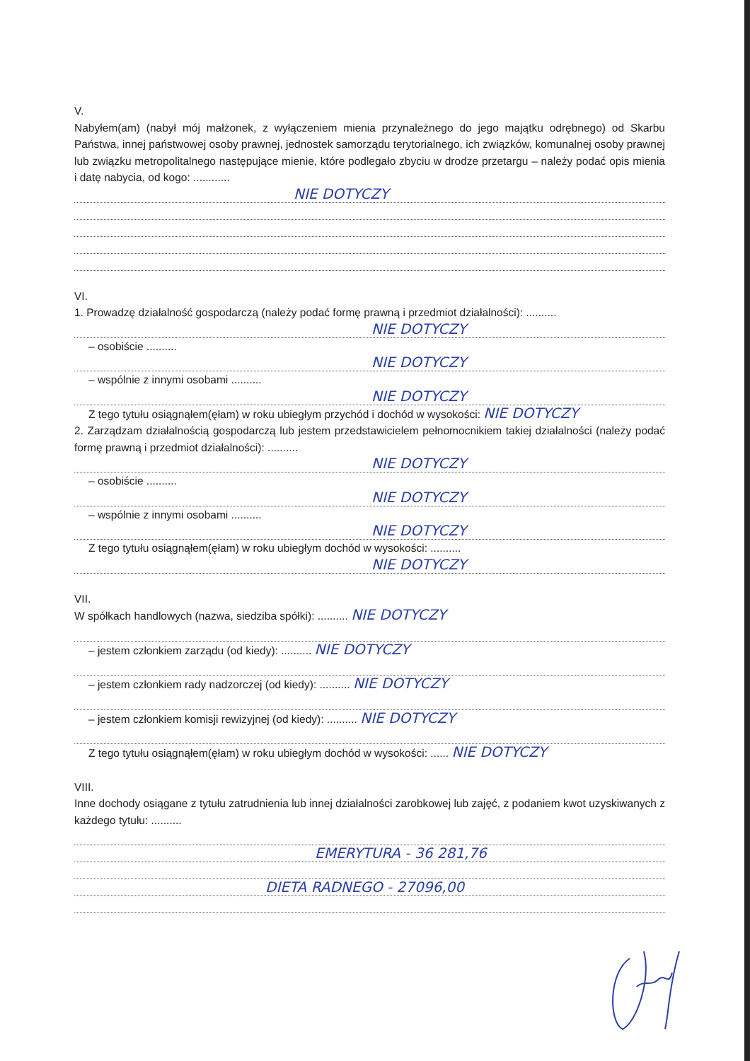V.
Nabyłem(am) (nabył mój małżonek, z wyłączeniem mienia przynależnego do jego majątku odrębnego) od Skarbu Państwa, innej państwowej osoby prawnej, jednostek samorządu terytorialnego, ich związków, komunalnej osoby prawnej lub związku metropolitalnego następujące mienie, które podlegało zbyciu w drodze przetargu – należy podać opis mienia i datę nabycia, od kogo: ............
NIE DOTYCZY
VI.
1. Prowadzę działalność gospodarczą (należy podać formę prawną i przedmiot działalności): ..........
NIE DOTYCZY
– osobiście ..........
NIE DOTYCZY
– wspólnie z innymi osobami ..........
NIE DOTYCZY
Z tego tytułu osiągnąłem(ęłam) w roku ubiegłym przychód i dochód w wysokości: NIE DOTYCZY
2. Zarządzam działalnością gospodarczą lub jestem przedstawicielem pełnomocnikiem takiej działalności (należy podać formę prawną i przedmiot działalności): ..........
NIE DOTYCZY
– osobiście ..........
NIE DOTYCZY
– wspólnie z innymi osobami ..........
NIE DOTYCZY
Z tego tytułu osiągnąłem(ęłam) w roku ubiegłym dochód w wysokości: ..........
NIE DOTYCZY
VII.
W spółkach handlowych (nazwa, siedziba spółki): .......... NIE DOTYCZY
– jestem członkiem zarządu (od kiedy): .......... NIE DOTYCZY
– jestem członkiem rady nadzorczej (od kiedy): .......... NIE DOTYCZY
– jestem członkiem komisji rewizyjnej (od kiedy): .......... NIE DOTYCZY
Z tego tytułu osiągnąłem(ęłam) w roku ubiegłym dochód w wysokości: ...... NIE DOTYCZY
VIII.
Inne dochody osiągane z tytułu zatrudnienia lub innej działalności zarobkowej lub zajęć, z podaniem kwot uzyskiwanych z każdego tytułu: ..........
EMERYTURA - 36 281,76
DIETA RADNEGO - 27096,00